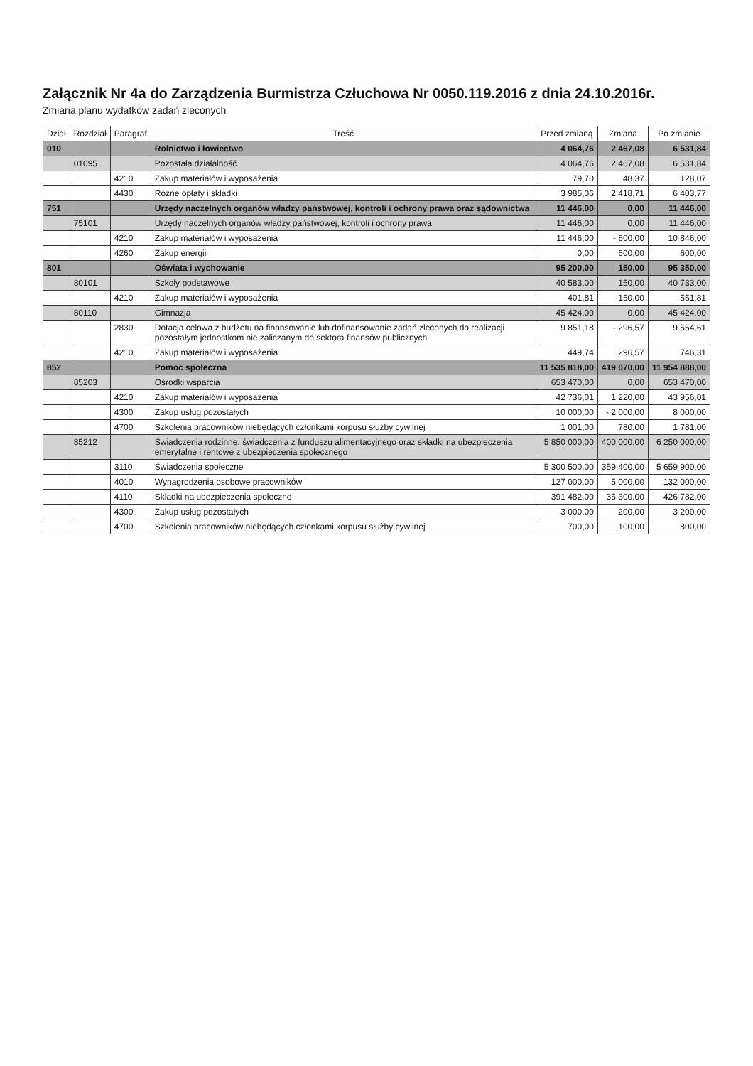Załącznik Nr 4a do Zarządzenia Burmistrza Człuchowa Nr 0050.119.2016 z dnia 24.10.2016r.
Zmiana planu wydatków zadań zleconych
| Dział | Rozdział | Paragraf | Treść | Przed zmianą | Zmiana | Po zmianie |
| --- | --- | --- | --- | --- | --- | --- |
| 010 | | | Rolnictwo i łowiectwo | 4 064,76 | 2 467,08 | 6 531,84 |
| | 01095 | | Pozostała działalność | 4 064,76 | 2 467,08 | 6 531,84 |
| | | 4210 | Zakup materiałów i wyposażenia | 79,70 | 48,37 | 128,07 |
| | | 4430 | Różne opłaty i składki | 3 985,06 | 2 418,71 | 6 403,77 |
| 751 | | | Urzędy naczelnych organów władzy państwowej, kontroli i ochrony prawa oraz sądownictwa | 11 446,00 | 0,00 | 11 446,00 |
| | 75101 | | Urzędy naczelnych organów władzy państwowej, kontroli i ochrony prawa | 11 446,00 | 0,00 | 11 446,00 |
| | | 4210 | Zakup materiałów i wyposażenia | 11 446,00 | - 600,00 | 10 846,00 |
| | | 4260 | Zakup energii | 0,00 | 600,00 | 600,00 |
| 801 | | | Oświata i wychowanie | 95 200,00 | 150,00 | 95 350,00 |
| | 80101 | | Szkoły podstawowe | 40 583,00 | 150,00 | 40 733,00 |
| | | 4210 | Zakup materiałów i wyposażenia | 401,81 | 150,00 | 551,81 |
| | 80110 | | Gimnazja | 45 424,00 | 0,00 | 45 424,00 |
| | | 2830 | Dotacja celowa z budżetu na finansowanie lub dofinansowanie zadań zleconych do realizacji pozostałym jednostkom nie zaliczanym do sektora finansów publicznych | 9 851,18 | - 296,57 | 9 554,61 |
| | | 4210 | Zakup materiałów i wyposażenia | 449,74 | 296,57 | 746,31 |
| 852 | | | Pomoc społeczna | 11 535 818,00 | 419 070,00 | 11 954 888,00 |
| | 85203 | | Ośrodki wsparcia | 653 470,00 | 0,00 | 653 470,00 |
| | | 4210 | Zakup materiałów i wyposażenia | 42 736,01 | 1 220,00 | 43 956,01 |
| | | 4300 | Zakup usług pozostałych | 10 000,00 | - 2 000,00 | 8 000,00 |
| | | 4700 | Szkolenia pracowników niebędących członkami korpusu służby cywilnej | 1 001,00 | 780,00 | 1 781,00 |
| | 85212 | | Świadczenia rodzinne, świadczenia z funduszu alimentacyjnego oraz składki na ubezpieczenia emerytalne i rentowe z ubezpieczenia społecznego | 5 850 000,00 | 400 000,00 | 6 250 000,00 |
| | | 3110 | Świadczenia społeczne | 5 300 500,00 | 359 400,00 | 5 659 900,00 |
| | | 4010 | Wynagrodzenia osobowe pracowników | 127 000,00 | 5 000,00 | 132 000,00 |
| | | 4110 | Składki na ubezpieczenia społeczne | 391 482,00 | 35 300,00 | 426 782,00 |
| | | 4300 | Zakup usług pozostałych | 3 000,00 | 200,00 | 3 200,00 |
| | | 4700 | Szkolenia pracowników niebędących członkami korpusu służby cywilnej | 700,00 | 100,00 | 800,00 |